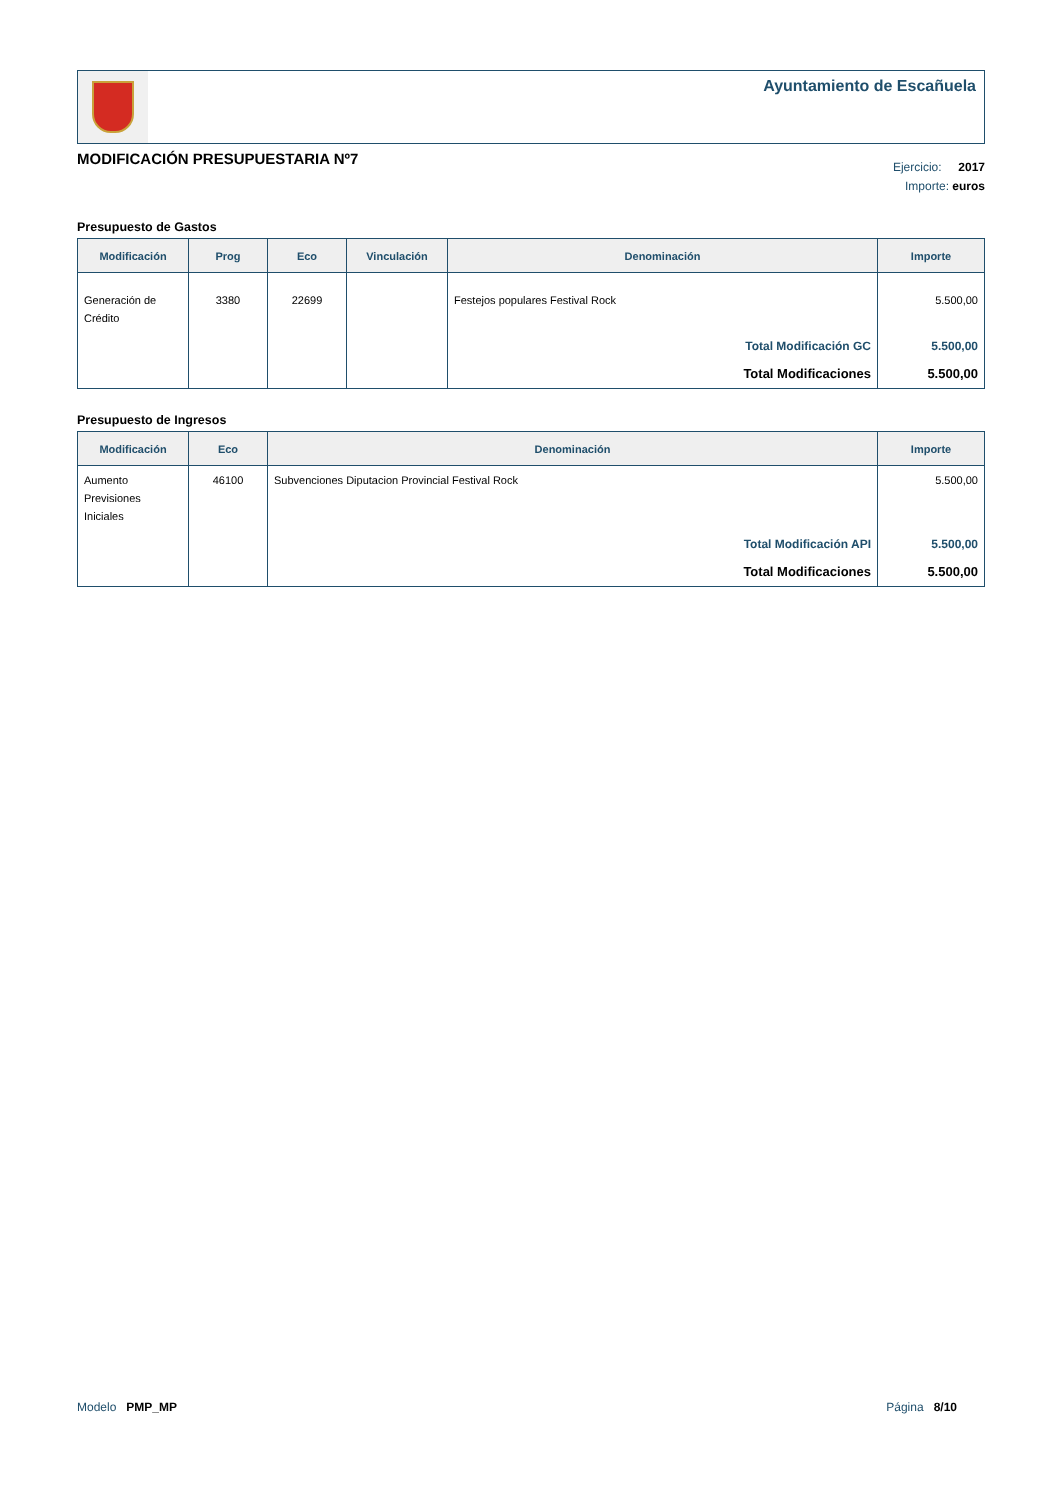Ayuntamiento de Escañuela
MODIFICACIÓN PRESUPUESTARIA Nº7
Ejercicio: 2017
Importe: euros
Presupuesto de Gastos
| Modificación | Prog | Eco | Vinculación | Denominación | Importe |
| --- | --- | --- | --- | --- | --- |
| Generación de Crédito | 3380 | 22699 | | Festejos populares Festival Rock | 5.500,00 |
| | | | | Total Modificación GC | 5.500,00 |
| | | | | Total Modificaciones | 5.500,00 |
Presupuesto de Ingresos
| Modificación | Eco | Denominación | Importe |
| --- | --- | --- | --- |
| Aumento Previsiones Iniciales | 46100 | Subvenciones Diputacion Provincial Festival Rock | 5.500,00 |
| | | Total Modificación API | 5.500,00 |
| | | Total Modificaciones | 5.500,00 |
Modelo PMP_MP Página 8/10